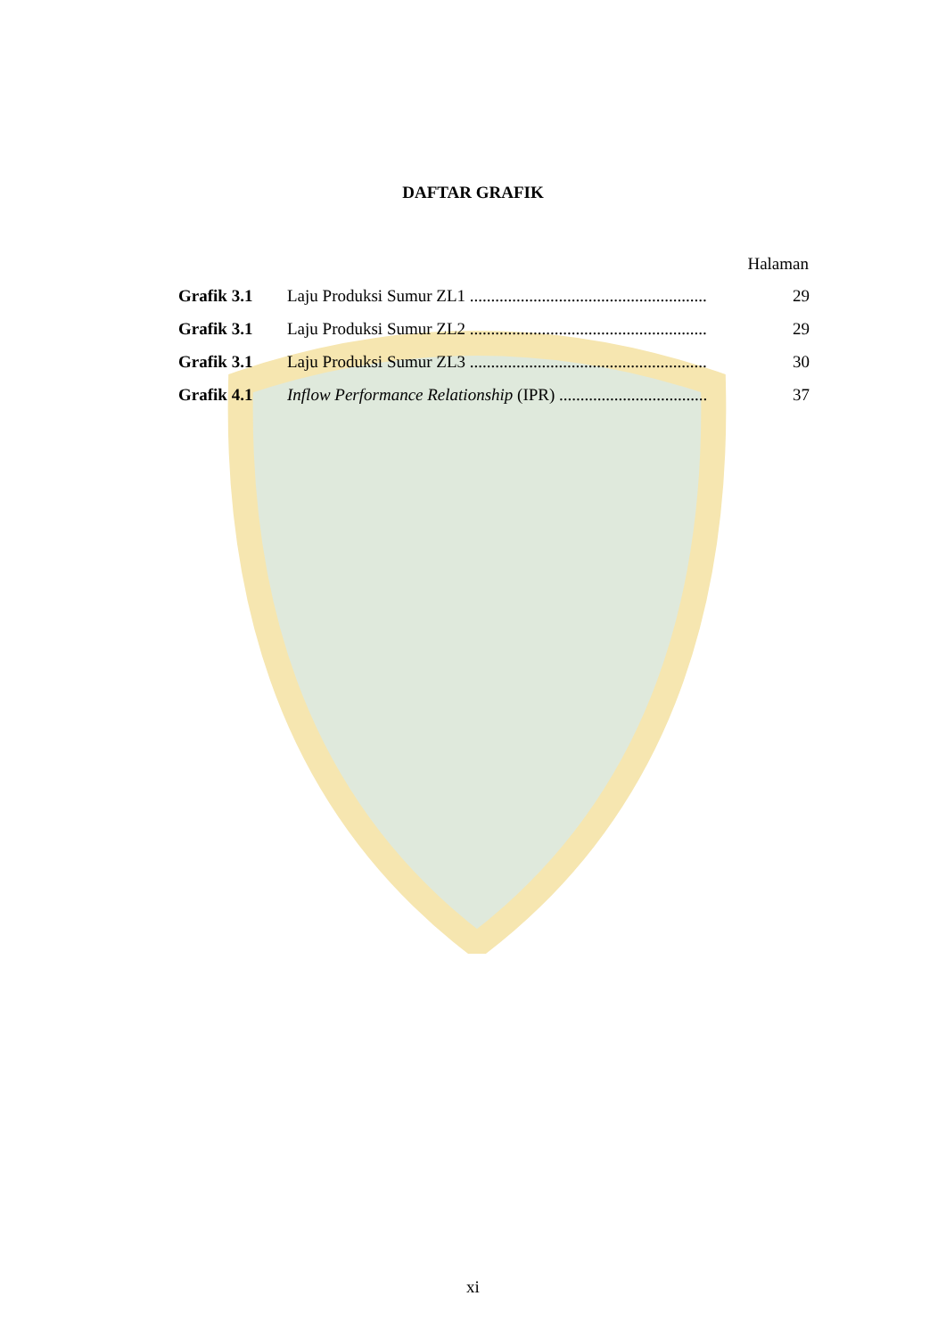DAFTAR GRAFIK
Halaman
| Grafik 3.1 | Laju Produksi Sumur ZL1 ........................................................ | 29 |
| Grafik 3.1 | Laju Produksi Sumur ZL2 ........................................................ | 29 |
| Grafik 3.1 | Laju Produksi Sumur ZL3 ........................................................ | 30 |
| Grafik 4.1 | Inflow Performance Relationship (IPR) ................................... | 37 |
xi